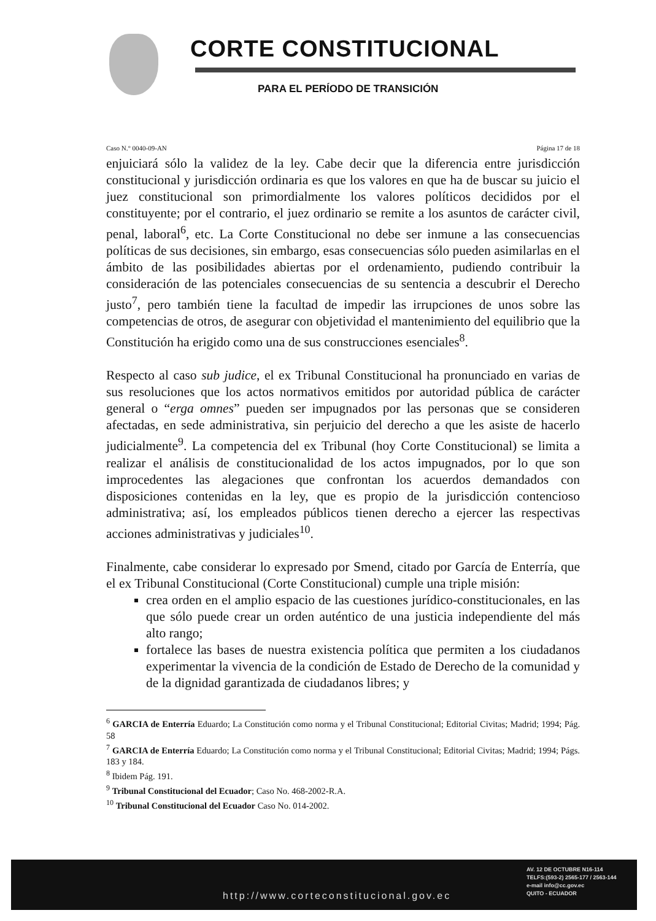CORTE CONSTITUCIONAL
PARA EL PERÍODO DE TRANSICIÓN
Caso N.° 0040-09-AN Página 17 de 18
enjuiciará sólo la validez de la ley. Cabe decir que la diferencia entre jurisdicción constitucional y jurisdicción ordinaria es que los valores en que ha de buscar su juicio el juez constitucional son primordialmente los valores políticos decididos por el constituyente; por el contrario, el juez ordinario se remite a los asuntos de carácter civil, penal, laboral<sup>6</sup>, etc. La Corte Constitucional no debe ser inmune a las consecuencias políticas de sus decisiones, sin embargo, esas consecuencias sólo pueden asimilarlas en el ámbito de las posibilidades abiertas por el ordenamiento, pudiendo contribuir la consideración de las potenciales consecuencias de su sentencia a descubrir el Derecho justo<sup>7</sup>, pero también tiene la facultad de impedir las irrupciones de unos sobre las competencias de otros, de asegurar con objetividad el mantenimiento del equilibrio que la Constitución ha erigido como una de sus construcciones esenciales<sup>8</sup>.
Respecto al caso sub judice, el ex Tribunal Constitucional ha pronunciado en varias de sus resoluciones que los actos normativos emitidos por autoridad pública de carácter general o “erga omnes” pueden ser impugnados por las personas que se consideren afectadas, en sede administrativa, sin perjuicio del derecho a que les asiste de hacerlo judicialmente<sup>9</sup>. La competencia del ex Tribunal (hoy Corte Constitucional) se limita a realizar el análisis de constitucionalidad de los actos impugnados, por lo que son improcedentes las alegaciones que confrontan los acuerdos demandados con disposiciones contenidas en la ley, que es propio de la jurisdicción contencioso administrativa; así, los empleados públicos tienen derecho a ejercer las respectivas acciones administrativas y judiciales<sup>10</sup>.
Finalmente, cabe considerar lo expresado por Smend, citado por García de Enterría, que el ex Tribunal Constitucional (Corte Constitucional) cumple una triple misión:
crea orden en el amplio espacio de las cuestiones jurídico-constitucionales, en las que sólo puede crear un orden auténtico de una justicia independiente del más alto rango;
fortalece las bases de nuestra existencia política que permiten a los ciudadanos experimentar la vivencia de la condición de Estado de Derecho de la comunidad y de la dignidad garantizada de ciudadanos libres; y
<sup>6</sup> GARCIA de Enterría Eduardo; La Constitución como norma y el Tribunal Constitucional; Editorial Civitas; Madrid; 1994; Pág. 58
<sup>7</sup> GARCIA de Enterría Eduardo; La Constitución como norma y el Tribunal Constitucional; Editorial Civitas; Madrid; 1994; Págs. 183 y 184.
<sup>8</sup> Ibidem Pág. 191.
<sup>9</sup> Tribunal Constitucional del Ecuador; Caso No. 468-2002-R.A.
<sup>10</sup> Tribunal Constitucional del Ecuador Caso No. 014-2002.
http://www.corteconstitucional.gov.ec
AV. 12 DE OCTUBRE N16-114
TELFS:(593-2) 2565-177 / 2563-144
e-mail info@cc.gov.ec
QUITO - ECUADOR